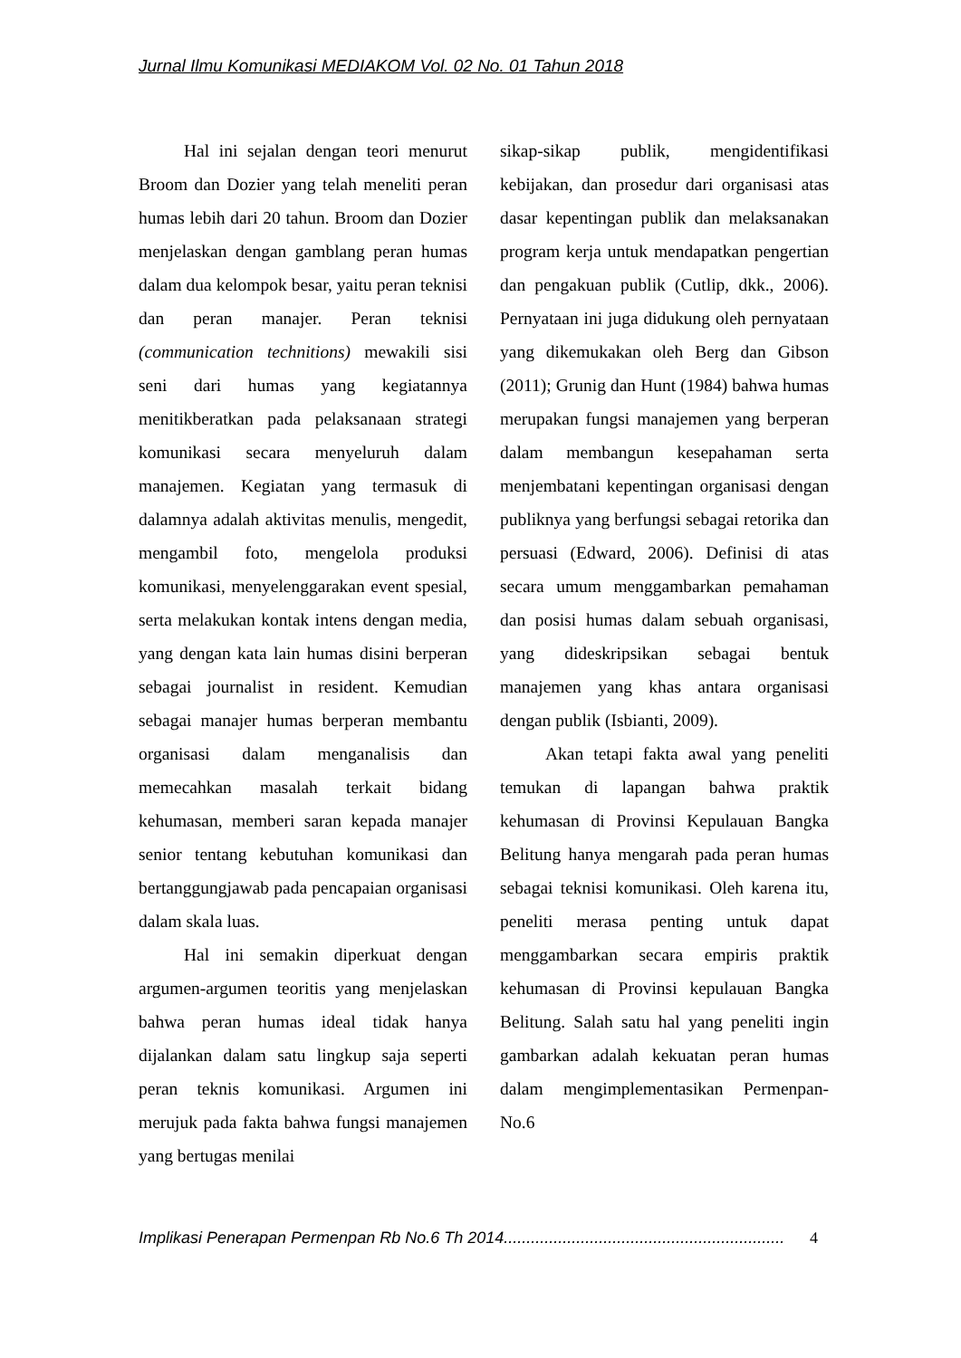Jurnal Ilmu Komunikasi MEDIAKOM Vol. 02 No. 01 Tahun 2018
Hal ini sejalan dengan teori menurut Broom dan Dozier yang telah meneliti peran humas lebih dari 20 tahun. Broom dan Dozier menjelaskan dengan gamblang peran humas dalam dua kelompok besar, yaitu peran teknisi dan peran manajer. Peran teknisi (communication technitions) mewakili sisi seni dari humas yang kegiatannya menitikberatkan pada pelaksanaan strategi komunikasi secara menyeluruh dalam manajemen. Kegiatan yang termasuk di dalamnya adalah aktivitas menulis, mengedit, mengambil foto, mengelola produksi komunikasi, menyelenggarakan event spesial, serta melakukan kontak intens dengan media, yang dengan kata lain humas disini berperan sebagai journalist in resident. Kemudian sebagai manajer humas berperan membantu organisasi dalam menganalisis dan memecahkan masalah terkait bidang kehumasan, memberi saran kepada manajer senior tentang kebutuhan komunikasi dan bertanggungjawab pada pencapaian organisasi dalam skala luas.
Hal ini semakin diperkuat dengan argumen-argumen teoritis yang menjelaskan bahwa peran humas ideal tidak hanya dijalankan dalam satu lingkup saja seperti peran teknis komunikasi. Argumen ini merujuk pada fakta bahwa fungsi manajemen yang bertugas menilai
sikap-sikap publik, mengidentifikasi kebijakan, dan prosedur dari organisasi atas dasar kepentingan publik dan melaksanakan program kerja untuk mendapatkan pengertian dan pengakuan publik (Cutlip, dkk., 2006). Pernyataan ini juga didukung oleh pernyataan yang dikemukakan oleh Berg dan Gibson (2011); Grunig dan Hunt (1984) bahwa humas merupakan fungsi manajemen yang berperan dalam membangun kesepahaman serta menjembatani kepentingan organisasi dengan publiknya yang berfungsi sebagai retorika dan persuasi (Edward, 2006). Definisi di atas secara umum menggambarkan pemahaman dan posisi humas dalam sebuah organisasi, yang dideskripsikan sebagai bentuk manajemen yang khas antara organisasi dengan publik (Isbianti, 2009).
Akan tetapi fakta awal yang peneliti temukan di lapangan bahwa praktik kehumasan di Provinsi Kepulauan Bangka Belitung hanya mengarah pada peran humas sebagai teknisi komunikasi. Oleh karena itu, peneliti merasa penting untuk dapat menggambarkan secara empiris praktik kehumasan di Provinsi kepulauan Bangka Belitung. Salah satu hal yang peneliti ingin gambarkan adalah kekuatan peran humas dalam mengimplementasikan Permenpan-No.6
Implikasi Penerapan Permenpan Rb No.6 Th 2014.............................................................. 4